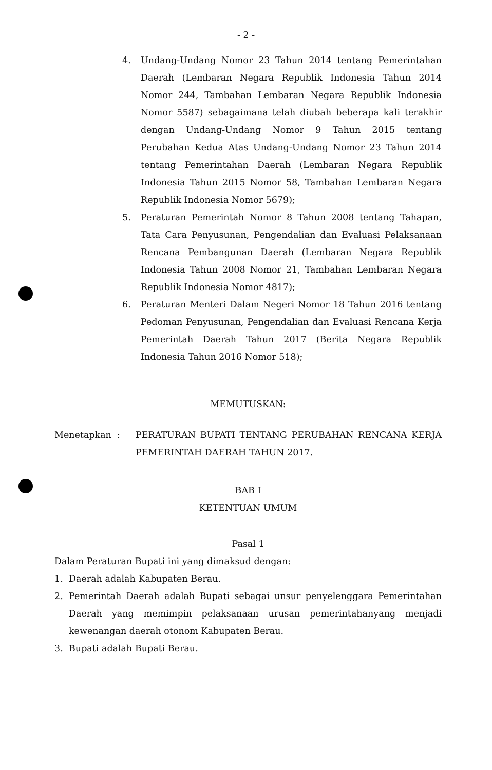- 2 -
4. Undang-Undang Nomor 23 Tahun 2014 tentang Pemerintahan Daerah (Lembaran Negara Republik Indonesia Tahun 2014 Nomor 244, Tambahan Lembaran Negara Republik Indonesia Nomor 5587) sebagaimana telah diubah beberapa kali terakhir dengan Undang-Undang Nomor 9 Tahun 2015 tentang Perubahan Kedua Atas Undang-Undang Nomor 23 Tahun 2014 tentang Pemerintahan Daerah (Lembaran Negara Republik Indonesia Tahun 2015 Nomor 58, Tambahan Lembaran Negara Republik Indonesia Nomor 5679);
5. Peraturan Pemerintah Nomor 8 Tahun 2008 tentang Tahapan, Tata Cara Penyusunan, Pengendalian dan Evaluasi Pelaksanaan Rencana Pembangunan Daerah (Lembaran Negara Republik Indonesia Tahun 2008 Nomor 21, Tambahan Lembaran Negara Republik Indonesia Nomor 4817);
6. Peraturan Menteri Dalam Negeri Nomor 18 Tahun 2016 tentang Pedoman Penyusunan, Pengendalian dan Evaluasi Rencana Kerja Pemerintah Daerah Tahun 2017 (Berita Negara Republik Indonesia Tahun 2016 Nomor 518);
MEMUTUSKAN:
Menetapkan : PERATURAN BUPATI TENTANG PERUBAHAN RENCANA KERJA PEMERINTAH DAERAH TAHUN 2017.
BAB I
KETENTUAN UMUM
Pasal 1
Dalam Peraturan Bupati ini yang dimaksud dengan:
1. Daerah adalah Kabupaten Berau.
2. Pemerintah Daerah adalah Bupati sebagai unsur penyelenggara Pemerintahan Daerah yang memimpin pelaksanaan urusan pemerintahanyang menjadi kewenangan daerah otonom Kabupaten Berau.
3. Bupati adalah Bupati Berau.